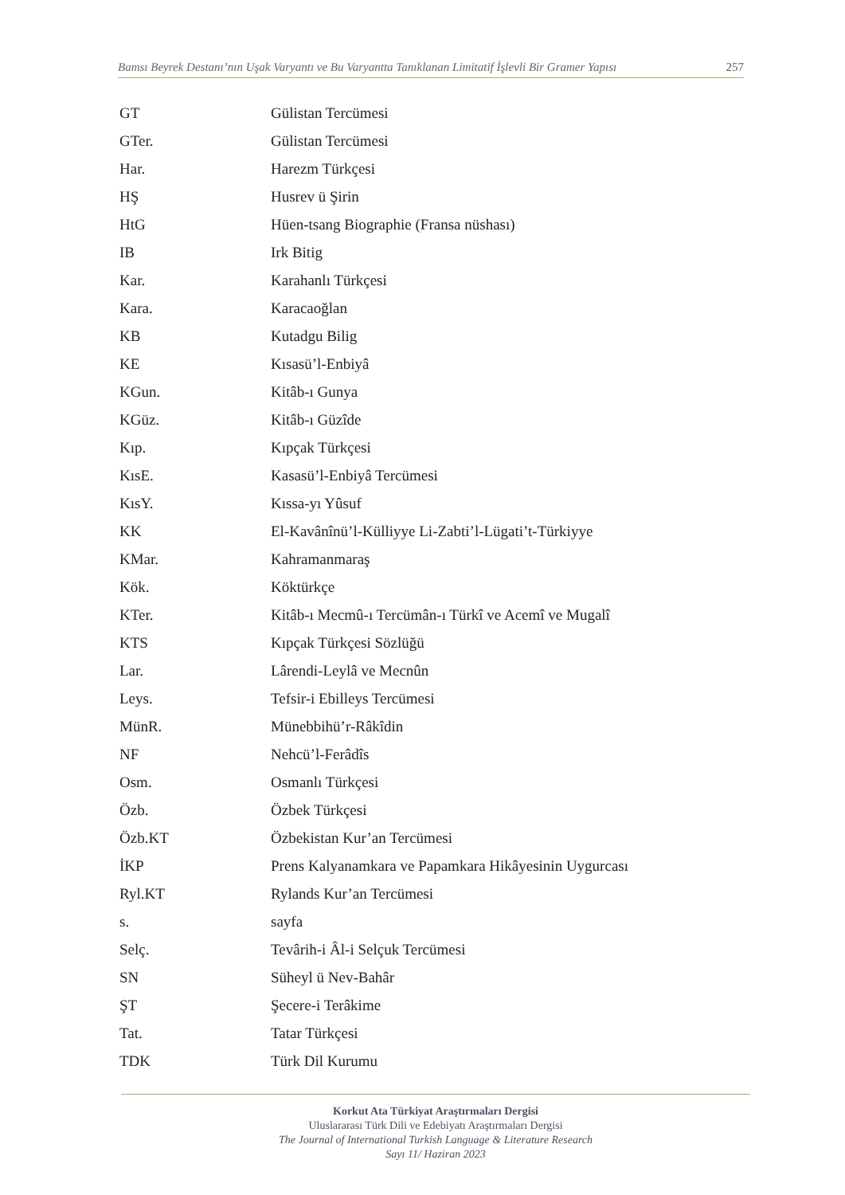Bamsı Beyrek Destanı’nın Uşak Varyantı ve Bu Varyantta Tanıklanan Limitatif İşlevli Bir Gramer Yapısı 257
| GT | Gülistan Tercümesi |
| GTer. | Gülistan Tercümesi |
| Har. | Harezm Türkçesi |
| HŞ | Husrev ü Şirin |
| HtG | Hüen-tsang Biographie (Fransa nüshası) |
| IB | Irk Bitig |
| Kar. | Karahanlı Türkçesi |
| Kara. | Karacaoğlan |
| KB | Kutadgu Bilig |
| KE | Kısasü’l-Enbiyâ |
| KGun. | Kitâb-ı Gunya |
| KGüz. | Kitâb-ı Güzîde |
| Kıp. | Kıpçak Türkçesi |
| KısE. | Kasasü’l-Enbiyâ Tercümesi |
| KısY. | Kıssa-yı Yûsuf |
| KK | El-Kavânînü’l-Külliyye Li-Zabti’l-Lügati’t-Türkiyye |
| KMar. | Kahramanmaraş |
| Kök. | Köktürkçe |
| KTer. | Kitâb-ı Mecmû-ı Tercümân-ı Türkî ve Acemî ve Mugalî |
| KTS | Kıpçak Türkçesi Sözlüğü |
| Lar. | Lârendi-Leylâ ve Mecnûn |
| Leys. | Tefsir-i Ebilleys Tercümesi |
| MünR. | Münebbihü’r-Râkîdin |
| NF | Nehcü’l-Ferâdîs |
| Osm. | Osmanlı Türkçesi |
| Özb. | Özbek Türkçesi |
| Özb.KT | Özbekistan Kur’an Tercümesi |
| İKP | Prens Kalyanamkara ve Papamkara Hikâyesinin Uygurcası |
| Ryl.KT | Rylands Kur’an Tercümesi |
| s. | sayfa |
| Selç. | Tevârih-i Âl-i Selçuk Tercümesi |
| SN | Süheyl ü Nev-Bahâr |
| ŞT | Şecere-i Terâkime |
| Tat. | Tatar Türkçesi |
| TDK | Türk Dil Kurumu |
Korkut Ata Türkiyat Araştırmaları Dergisi
Uluslararası Türk Dili ve Edebiyatı Araştırmaları Dergisi
The Journal of International Turkish Language & Literature Research
Sayı 11/ Haziran 2023